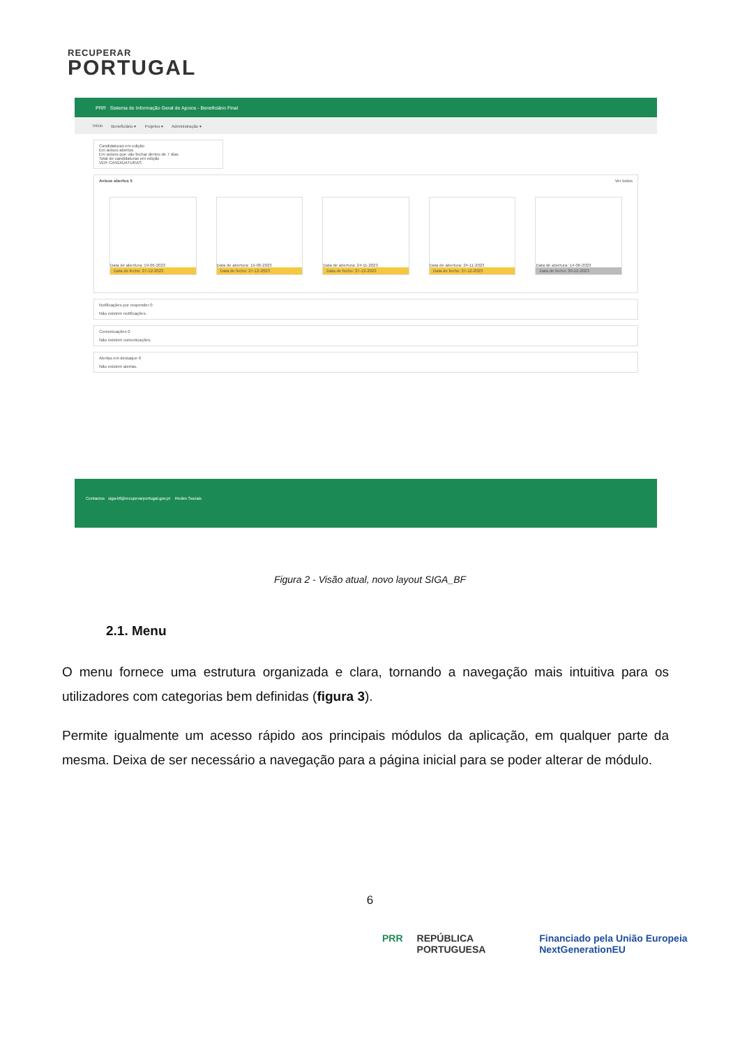RECUPERAR
PORTUGAL
PRR Sistema de Informação Geral de Apoios - Beneficiário Final
Início Beneficiário ▾ Projetos ▾ Administração ▾
Candidaturas em edição
Em avisos abertos
Em avisos que vão fechar dentro de 7 dias
Total de candidaturas em edição
VER CANDIDATURAS
Avisos abertos 5 Ver todos
Data de abertura: 19-06-2023
Data de fecho: 27-12-2023
Data de abertura: 19-06-2023
Data de fecho: 27-12-2023
Data de abertura: 24-11-2023
Data de fecho: 27-12-2023
Data de abertura: 24-11-2023
Data de fecho: 27-12-2023
Data de abertura: 14-06-2023
Data de fecho: 30-12-2023
Notificações por responder 0
Não existem notificações.
Comunicações 0
Não existem comunicações.
Alertas em destaque 0
Não existem alertas.
Contactos siga-bf@recuperarportugal.gov.pt Redes Sociais
Figura 2 - Visão atual, novo layout SIGA_BF
2.1. Menu
O menu fornece uma estrutura organizada e clara, tornando a navegação mais intuitiva para os utilizadores com categorias bem definidas (figura 3).
Permite igualmente um acesso rápido aos principais módulos da aplicação, em qualquer parte da mesma. Deixa de ser necessário a navegação para a página inicial para se poder alterar de módulo.
6
PRR REPÚBLICA PORTUGUESA Financiado pela União Europeia NextGenerationEU